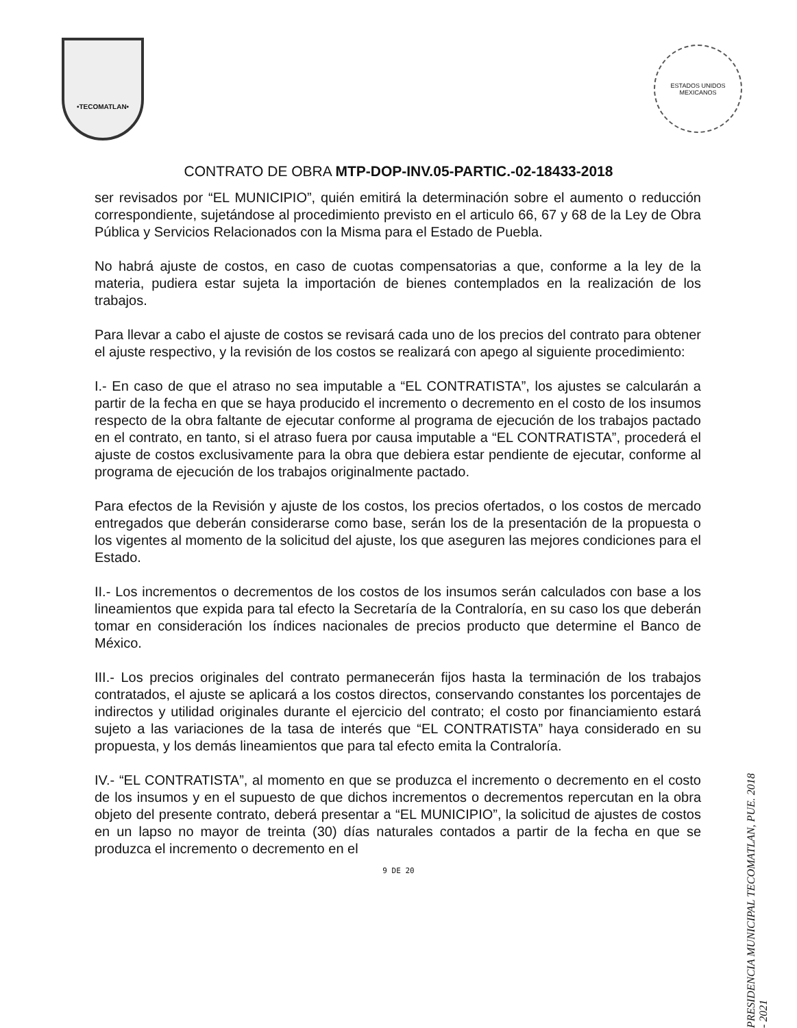•TECOMATLAN•
ESTADOS UNIDOS MEXICANOS
CONTRATO DE OBRA MTP-DOP-INV.05-PARTIC.-02-18433-2018
ser revisados por “EL MUNICIPIO”, quién emitirá la determinación sobre el aumento o reducción correspondiente, sujetándose al procedimiento previsto en el articulo 66, 67 y 68 de la Ley de Obra Pública y Servicios Relacionados con la Misma para el Estado de Puebla.
No habrá ajuste de costos, en caso de cuotas compensatorias a que, conforme a la ley de la materia, pudiera estar sujeta la importación de bienes contemplados en la realización de los trabajos.
Para llevar a cabo el ajuste de costos se revisará cada uno de los precios del contrato para obtener el ajuste respectivo, y la revisión de los costos se realizará con apego al siguiente procedimiento:
I.- En caso de que el atraso no sea imputable a “EL CONTRATISTA”, los ajustes se calcularán a partir de la fecha en que se haya producido el incremento o decremento en el costo de los insumos respecto de la obra faltante de ejecutar conforme al programa de ejecución de los trabajos pactado en el contrato, en tanto, si el atraso fuera por causa imputable a “EL CONTRATISTA”, procederá el ajuste de costos exclusivamente para la obra que debiera estar pendiente de ejecutar, conforme al programa de ejecución de los trabajos originalmente pactado.
Para efectos de la Revisión y ajuste de los costos, los precios ofertados, o los costos de mercado entregados que deberán considerarse como base, serán los de la presentación de la propuesta o los vigentes al momento de la solicitud del ajuste, los que aseguren las mejores condiciones para el Estado.
II.- Los incrementos o decrementos de los costos de los insumos serán calculados con base a los lineamientos que expida para tal efecto la Secretaría de la Contraloría, en su caso los que deberán tomar en consideración los índices nacionales de precios producto que determine el Banco de México.
III.- Los precios originales del contrato permanecerán fijos hasta la terminación de los trabajos contratados, el ajuste se aplicará a los costos directos, conservando constantes los porcentajes de indirectos y utilidad originales durante el ejercicio del contrato; el costo por financiamiento estará sujeto a las variaciones de la tasa de interés que “EL CONTRATISTA” haya considerado en su propuesta, y los demás lineamientos que para tal efecto emita la Contraloría.
IV.- “EL CONTRATISTA”, al momento en que se produzca el incremento o decremento en el costo de los insumos y en el supuesto de que dichos incrementos o decrementos repercutan en la obra objeto del presente contrato, deberá presentar a “EL MUNICIPIO”, la solicitud de ajustes de costos en un lapso no mayor de treinta (30) días naturales contados a partir de la fecha en que se produzca el incremento o decremento en el
9 DE 20
PRESIDENCIA MUNICIPAL TECOMATLAN, PUE. 2018 - 2021